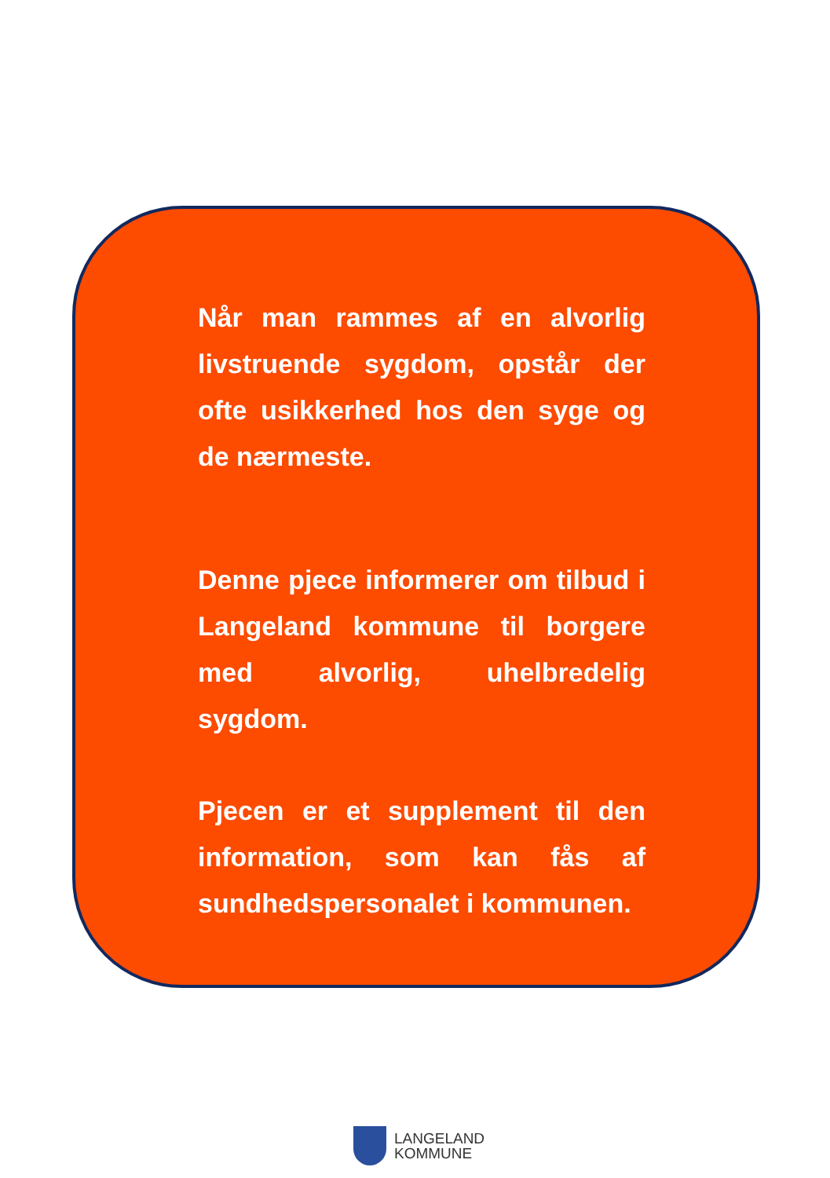Når man rammes af en alvorlig livstruende sygdom, opstår der ofte usikkerhed hos den syge og de nærmeste.
Denne pjece informerer om tilbud i Langeland kommune til borgere med alvorlig, uhelbredelig sygdom.
Pjecen er et supplement til den information, som kan fås af sundhedspersonalet i kommunen.
LANGELAND
KOMMUNE